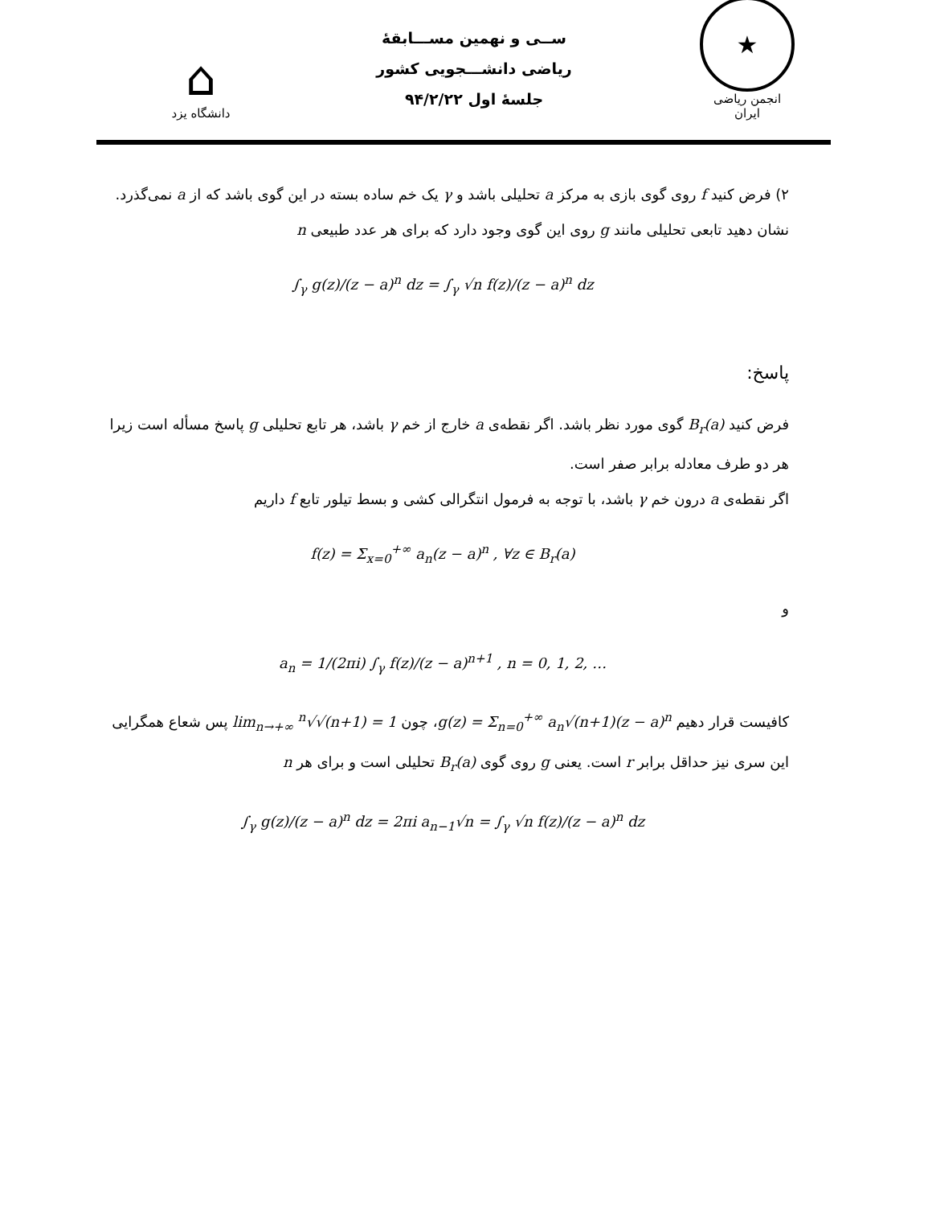⌂
دانشگاه یزد
ســی و نهمین مســـابقهٔ
ریاضی دانشـــجویی کشور
جلسهٔ اول ۹۴/۲/۲۲
★
انجمن ریاضی ایران
۲) فرض کنید f روی گوی بازی به مرکز a تحلیلی باشد و γ یک خم ساده بسته در این گوی باشد که از a نمی‌گذرد. نشان دهید تابعی تحلیلی مانند g روی این گوی وجود دارد که برای هر عدد طبیعی n
∫<sub>γ</sub> g(z)/(z − a)<sup>n</sup> dz = ∫<sub>γ</sub> √n f(z)/(z − a)<sup>n</sup> dz
پاسخ:
فرض کنید B<sub>r</sub>(a) گوی مورد نظر باشد. اگر نقطه‌ی a خارج از خم γ باشد، هر تابع تحلیلی g پاسخ مسأله است زیرا هر دو طرف معادله برابر صفر است.
اگر نقطه‌ی a درون خم γ باشد، با توجه به فرمول انتگرالی کشی و بسط تیلور تابع f داریم
f(z) = Σ<sub>x=0</sub><sup>+∞</sup> a<sub>n</sub>(z − a)<sup>n</sup> , ∀z ∈ B<sub>r</sub>(a)
و
a<sub>n</sub> = 1/(2πi) ∫<sub>γ</sub> f(z)/(z − a)<sup>n+1</sup> , n = 0, 1, 2, …
کافیست قرار دهیم g(z) = Σ<sub>n=0</sub><sup>+∞</sup> a<sub>n</sub>√(n+1)(z − a)<sup>n</sup>، چون lim<sub>n→+∞</sub> <sup>n</sup>√√(n+1) = 1 پس شعاع همگرایی این سری نیز حداقل برابر r است. یعنی g روی گوی B<sub>r</sub>(a) تحلیلی است و برای هر n
∫<sub>γ</sub> g(z)/(z − a)<sup>n</sup> dz = 2πi a<sub>n−1</sub>√n = ∫<sub>γ</sub> √n f(z)/(z − a)<sup>n</sup> dz